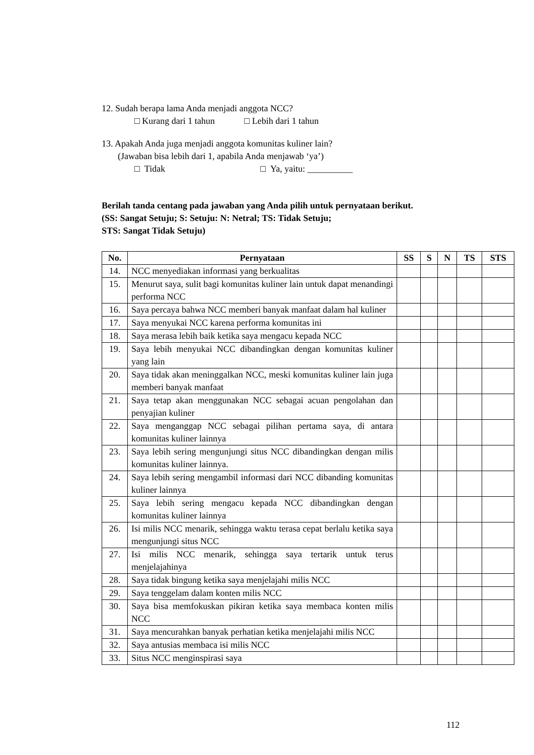12. Sudah berapa lama Anda menjadi anggota NCC?
□ Kurang dari 1 tahun □ Lebih dari 1 tahun
13. Apakah Anda juga menjadi anggota komunitas kuliner lain?
(Jawaban bisa lebih dari 1, apabila Anda menjawab ‘ya’)
□ Tidak □ Ya, yaitu: __________
Berilah tanda centang pada jawaban yang Anda pilih untuk pernyataan berikut.
(SS: Sangat Setuju; S: Setuju: N: Netral; TS: Tidak Setuju;
STS: Sangat Tidak Setuju)
| No. | Pernyataan | SS | S | N | TS | STS |
| --- | --- | --- | --- | --- | --- | --- |
| 14. | NCC menyediakan informasi yang berkualitas | | | | | |
| 15. | Menurut saya, sulit bagi komunitas kuliner lain untuk dapat menandingi performa NCC | | | | | |
| 16. | Saya percaya bahwa NCC memberi banyak manfaat dalam hal kuliner | | | | | |
| 17. | Saya menyukai NCC karena performa komunitas ini | | | | | |
| 18. | Saya merasa lebih baik ketika saya mengacu kepada NCC | | | | | |
| 19. | Saya lebih menyukai NCC dibandingkan dengan komunitas kuliner yang lain | | | | | |
| 20. | Saya tidak akan meninggalkan NCC, meski komunitas kuliner lain juga memberi banyak manfaat | | | | | |
| 21. | Saya tetap akan menggunakan NCC sebagai acuan pengolahan dan penyajian kuliner | | | | | |
| 22. | Saya menganggap NCC sebagai pilihan pertama saya, di antara komunitas kuliner lainnya | | | | | |
| 23. | Saya lebih sering mengunjungi situs NCC dibandingkan dengan milis komunitas kuliner lainnya. | | | | | |
| 24. | Saya lebih sering mengambil informasi dari NCC dibanding komunitas kuliner lainnya | | | | | |
| 25. | Saya lebih sering mengacu kepada NCC dibandingkan dengan komunitas kuliner lainnya | | | | | |
| 26. | Isi milis NCC menarik, sehingga waktu terasa cepat berlalu ketika saya mengunjungi situs NCC | | | | | |
| 27. | Isi milis NCC menarik, sehingga saya tertarik untuk terus menjelajahinya | | | | | |
| 28. | Saya tidak bingung ketika saya menjelajahi milis NCC | | | | | |
| 29. | Saya tenggelam dalam konten milis NCC | | | | | |
| 30. | Saya bisa memfokuskan pikiran ketika saya membaca konten milis NCC | | | | | |
| 31. | Saya mencurahkan banyak perhatian ketika menjelajahi milis NCC | | | | | |
| 32. | Saya antusias membaca isi milis NCC | | | | | |
| 33. | Situs NCC menginspirasi saya | | | | | |
112